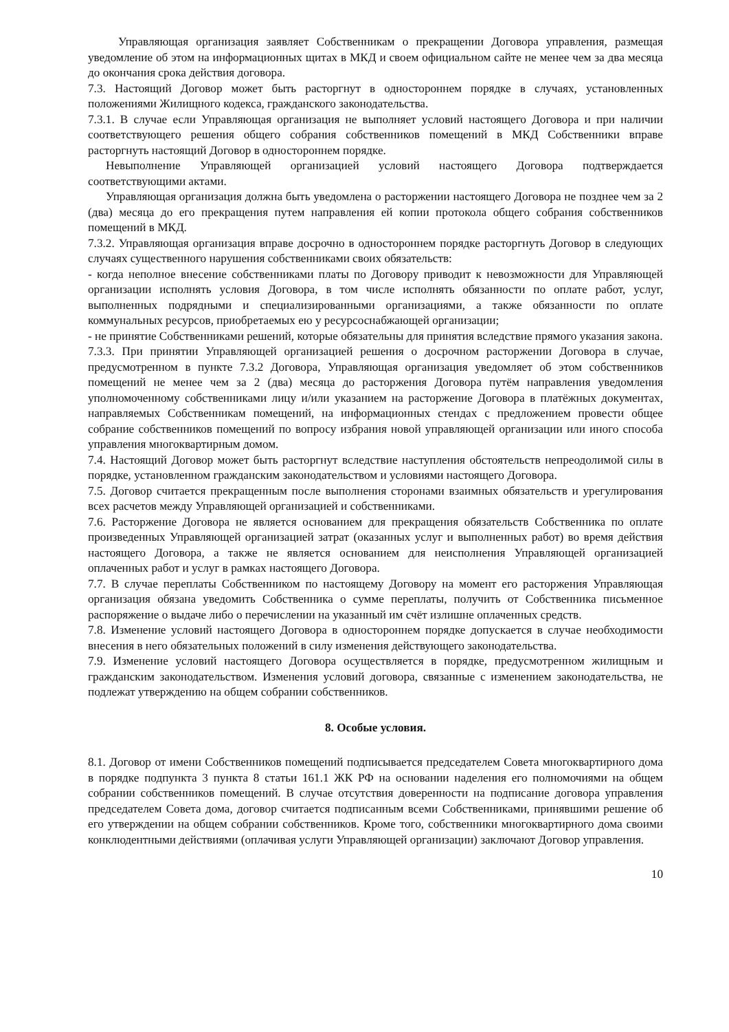Управляющая организация заявляет Собственникам о прекращении Договора управления, размещая уведомление об этом на информационных щитах в МКД и своем официальном сайте не менее чем за два месяца до окончания срока действия договора.
7.3. Настоящий Договор может быть расторгнут в одностороннем порядке в случаях, установленных положениями Жилищного кодекса, гражданского законодательства.
7.3.1. В случае если Управляющая организация не выполняет условий настоящего Договора и при наличии соответствующего решения общего собрания собственников помещений в МКД Собственники вправе расторгнуть настоящий Договор в одностороннем порядке.
Невыполнение Управляющей организацией условий настоящего Договора подтверждается соответствующими актами.
Управляющая организация должна быть уведомлена о расторжении настоящего Договора не позднее чем за 2 (два) месяца до его прекращения путем направления ей копии протокола общего собрания собственников помещений в МКД.
7.3.2. Управляющая организация вправе досрочно в одностороннем порядке расторгнуть Договор в следующих случаях существенного нарушения собственниками своих обязательств:
- когда неполное внесение собственниками платы по Договору приводит к невозможности для Управляющей организации исполнять условия Договора, в том числе исполнять обязанности по оплате работ, услуг, выполненных подрядными и специализированными организациями, а также обязанности по оплате коммунальных ресурсов, приобретаемых ею у ресурсоснабжающей организации;
- не принятие Собственниками решений, которые обязательны для принятия вследствие прямого указания закона.
7.3.3. При принятии Управляющей организацией решения о досрочном расторжении Договора в случае, предусмотренном в пункте 7.3.2 Договора, Управляющая организация уведомляет об этом собственников помещений не менее чем за 2 (два) месяца до расторжения Договора путём направления уведомления уполномоченному собственниками лицу и/или указанием на расторжение Договора в платёжных документах, направляемых Собственникам помещений, на информационных стендах с предложением провести общее собрание собственников помещений по вопросу избрания новой управляющей организации или иного способа управления многоквартирным домом.
7.4. Настоящий Договор может быть расторгнут вследствие наступления обстоятельств непреодолимой силы в порядке, установленном гражданским законодательством и условиями настоящего Договора.
7.5. Договор считается прекращенным после выполнения сторонами взаимных обязательств и урегулирования всех расчетов между Управляющей организацией и собственниками.
7.6. Расторжение Договора не является основанием для прекращения обязательств Собственника по оплате произведенных Управляющей организацией затрат (оказанных услуг и выполненных работ) во время действия настоящего Договора, а также не является основанием для неисполнения Управляющей организацией оплаченных работ и услуг в рамках настоящего Договора.
7.7. В случае переплаты Собственником по настоящему Договору на момент его расторжения Управляющая организация обязана уведомить Собственника о сумме переплаты, получить от Собственника письменное распоряжение о выдаче либо о перечислении на указанный им счёт излишне оплаченных средств.
7.8. Изменение условий настоящего Договора в одностороннем порядке допускается в случае необходимости внесения в него обязательных положений в силу изменения действующего законодательства.
7.9. Изменение условий настоящего Договора осуществляется в порядке, предусмотренном жилищным и гражданским законодательством. Изменения условий договора, связанные с изменением законодательства, не подлежат утверждению на общем собрании собственников.
8. Особые условия.
8.1. Договор от имени Собственников помещений подписывается председателем Совета многоквартирного дома в порядке подпункта 3 пункта 8 статьи 161.1 ЖК РФ на основании наделения его полномочиями на общем собрании собственников помещений. В случае отсутствия доверенности на подписание договора управления председателем Совета дома, договор считается подписанным всеми Собственниками, принявшими решение об его утверждении на общем собрании собственников. Кроме того, собственники многоквартирного дома своими конклюдентными действиями (оплачивая услуги Управляющей организации) заключают Договор управления.
10